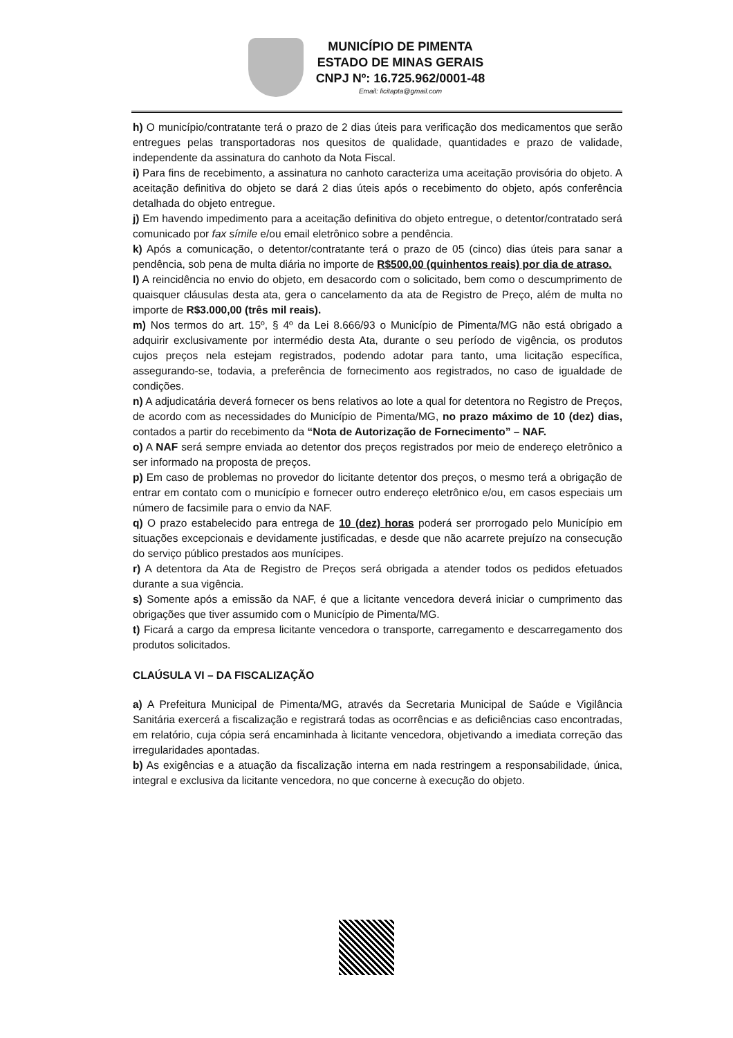MUNICÍPIO DE PIMENTA
ESTADO DE MINAS GERAIS
CNPJ Nº: 16.725.962/0001-48
Email: licitapta@gmail.com
h) O município/contratante terá o prazo de 2 dias úteis para verificação dos medicamentos que serão entregues pelas transportadoras nos quesitos de qualidade, quantidades e prazo de validade, independente da assinatura do canhoto da Nota Fiscal.
i) Para fins de recebimento, a assinatura no canhoto caracteriza uma aceitação provisória do objeto. A aceitação definitiva do objeto se dará 2 dias úteis após o recebimento do objeto, após conferência detalhada do objeto entregue.
j) Em havendo impedimento para a aceitação definitiva do objeto entregue, o detentor/contratado será comunicado por fax símile e/ou email eletrônico sobre a pendência.
k) Após a comunicação, o detentor/contratante terá o prazo de 05 (cinco) dias úteis para sanar a pendência, sob pena de multa diária no importe de R$500,00 (quinhentos reais) por dia de atraso.
l) A reincidência no envio do objeto, em desacordo com o solicitado, bem como o descumprimento de quaisquer cláusulas desta ata, gera o cancelamento da ata de Registro de Preço, além de multa no importe de R$3.000,00 (três mil reais).
m) Nos termos do art. 15º, § 4º da Lei 8.666/93 o Município de Pimenta/MG não está obrigado a adquirir exclusivamente por intermédio desta Ata, durante o seu período de vigência, os produtos cujos preços nela estejam registrados, podendo adotar para tanto, uma licitação específica, assegurando-se, todavia, a preferência de fornecimento aos registrados, no caso de igualdade de condições.
n) A adjudicatária deverá fornecer os bens relativos ao lote a qual for detentora no Registro de Preços, de acordo com as necessidades do Município de Pimenta/MG, no prazo máximo de 10 (dez) dias, contados a partir do recebimento da “Nota de Autorização de Fornecimento” – NAF.
o) A NAF será sempre enviada ao detentor dos preços registrados por meio de endereço eletrônico a ser informado na proposta de preços.
p) Em caso de problemas no provedor do licitante detentor dos preços, o mesmo terá a obrigação de entrar em contato com o município e fornecer outro endereço eletrônico e/ou, em casos especiais um número de facsimile para o envio da NAF.
q) O prazo estabelecido para entrega de 10 (dez) horas poderá ser prorrogado pelo Município em situações excepcionais e devidamente justificadas, e desde que não acarrete prejuízo na consecução do serviço público prestados aos munícipes.
r) A detentora da Ata de Registro de Preços será obrigada a atender todos os pedidos efetuados durante a sua vigência.
s) Somente após a emissão da NAF, é que a licitante vencedora deverá iniciar o cumprimento das obrigações que tiver assumido com o Município de Pimenta/MG.
t) Ficará a cargo da empresa licitante vencedora o transporte, carregamento e descarregamento dos produtos solicitados.
CLAÚSULA VI – DA FISCALIZAÇÃO
a) A Prefeitura Municipal de Pimenta/MG, através da Secretaria Municipal de Saúde e Vigilância Sanitária exercerá a fiscalização e registrará todas as ocorrências e as deficiências caso encontradas, em relatório, cuja cópia será encaminhada à licitante vencedora, objetivando a imediata correção das irregularidades apontadas.
b) As exigências e a atuação da fiscalização interna em nada restringem a responsabilidade, única, integral e exclusiva da licitante vencedora, no que concerne à execução do objeto.